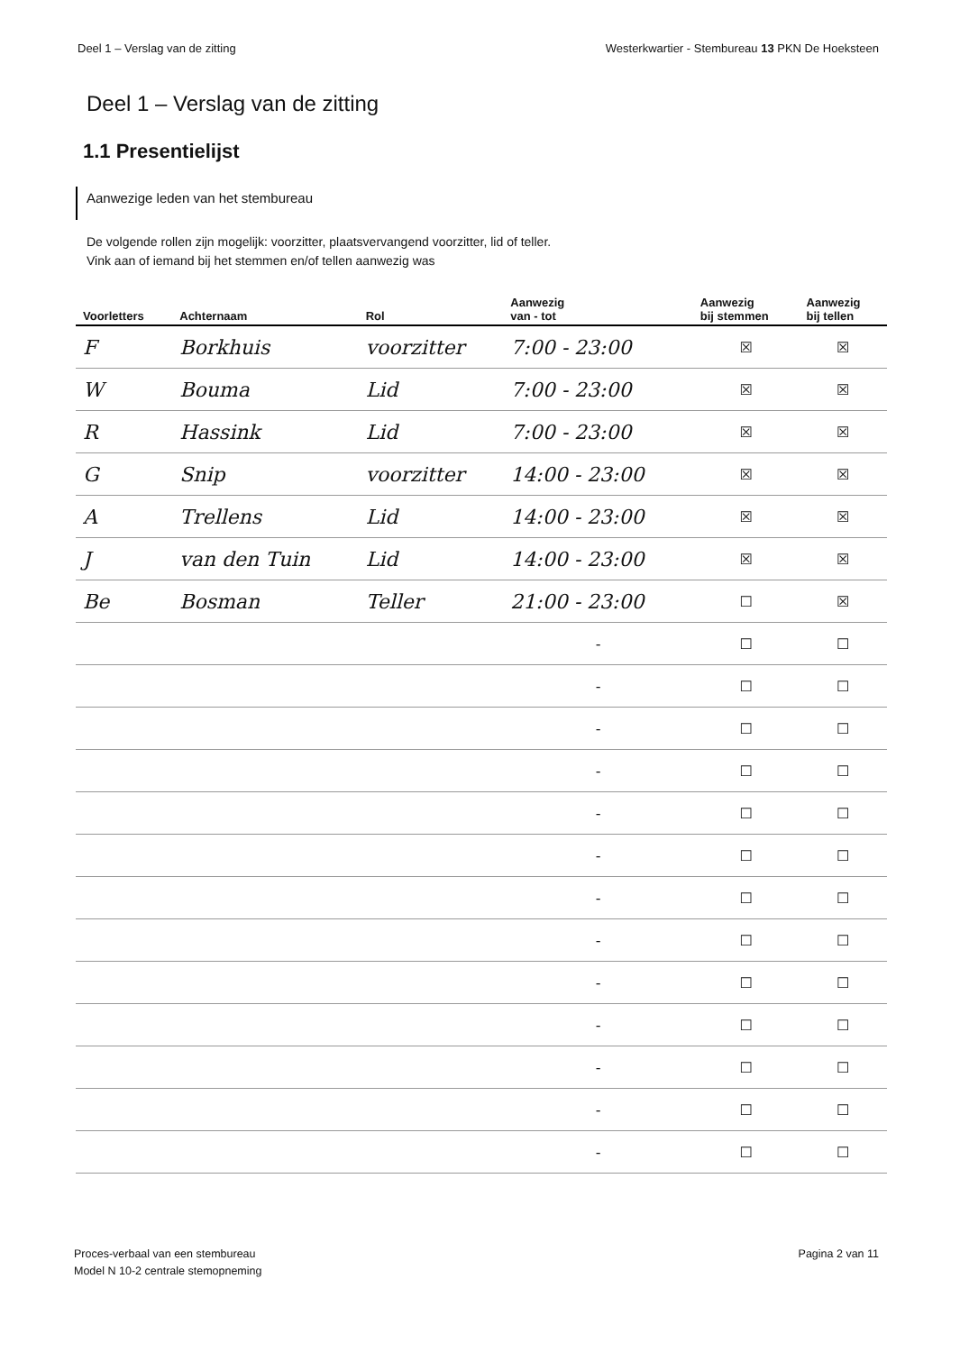Deel 1 – Verslag van de zitting Westerkwartier - Stembureau 13 PKN De Hoeksteen
Deel 1 – Verslag van de zitting
1.1 Presentielijst
Aanwezige leden van het stembureau
De volgende rollen zijn mogelijk: voorzitter, plaatsvervangend voorzitter, lid of teller.
Vink aan of iemand bij het stemmen en/of tellen aanwezig was
| Voorletters | Achternaam | Rol | Aanwezig van - tot | Aanwezig bij stemmen | Aanwezig bij tellen |
| --- | --- | --- | --- | --- | --- |
| F | Borkhuis | voorzitter | 7:00 - 23:00 | ☒ | ☒ |
| W | Bouma | Lid | 7:00 - 23:00 | ☒ | ☒ |
| R | Hassink | Lid | 7:00 - 23:00 | ☒ | ☒ |
| G | Snip | voorzitter | 14:00 - 23:00 | ☒ | ☒ |
| A | Trellens | Lid | 14:00 - 23:00 | ☒ | ☒ |
| J | van den Tuin | Lid | 14:00 - 23:00 | ☒ | ☒ |
| Be | Bosman | Teller | 21:00 - 23:00 | ☐ | ☒ |
| | | | - | ☐ | ☐ |
| | | | - | ☐ | ☐ |
| | | | - | ☐ | ☐ |
| | | | - | ☐ | ☐ |
| | | | - | ☐ | ☐ |
| | | | - | ☐ | ☐ |
| | | | - | ☐ | ☐ |
| | | | - | ☐ | ☐ |
| | | | - | ☐ | ☐ |
| | | | - | ☐ | ☐ |
| | | | - | ☐ | ☐ |
| | | | - | ☐ | ☐ |
| | | | - | ☐ | ☐ |
Proces-verbaal van een stembureau
Model N 10-2 centrale stemopneming Pagina 2 van 11